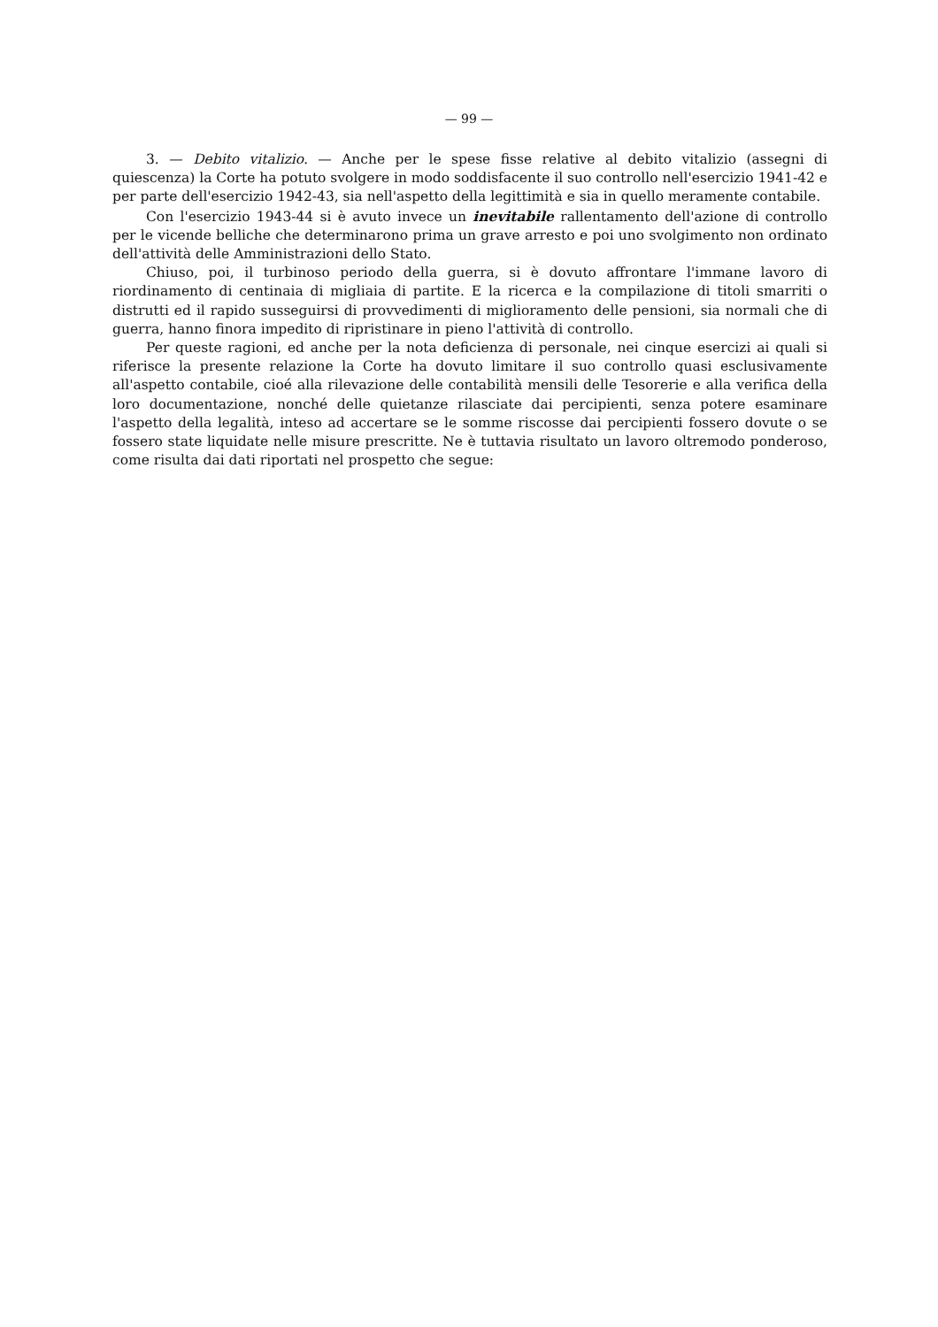— 99 —
3. — Debito vitalizio. — Anche per le spese fisse relative al debito vitalizio (assegni di quiescenza) la Corte ha potuto svolgere in modo soddisfacente il suo controllo nell'esercizio 1941-42 e per parte dell'esercizio 1942-43, sia nell'aspetto della legittimità e sia in quello meramente contabile.
Con l'esercizio 1943-44 si è avuto invece un inevitabile rallentamento dell'azione di controllo per le vicende belliche che determinarono prima un grave arresto e poi uno svolgimento non ordinato dell'attività delle Amministrazioni dello Stato.
Chiuso, poi, il turbinoso periodo della guerra, si è dovuto affrontare l'immane lavoro di riordinamento di centinaia di migliaia di partite. E la ricerca e la compilazione di titoli smarriti o distrutti ed il rapido susseguirsi di provvedimenti di miglioramento delle pensioni, sia normali che di guerra, hanno finora impedito di ripristinare in pieno l'attività di controllo.
Per queste ragioni, ed anche per la nota deficienza di personale, nei cinque esercizi ai quali si riferisce la presente relazione la Corte ha dovuto limitare il suo controllo quasi esclusivamente all'aspetto contabile, cioé alla rilevazione delle contabilità mensili delle Tesorerie e alla verifica della loro documentazione, nonché delle quietanze rilasciate dai percipienti, senza potere esaminare l'aspetto della legalità, inteso ad accertare se le somme riscosse dai percipienti fossero dovute o se fossero state liquidate nelle misure prescritte. Ne è tuttavia risultato un lavoro oltremodo ponderoso, come risulta dai dati riportati nel prospetto che segue: